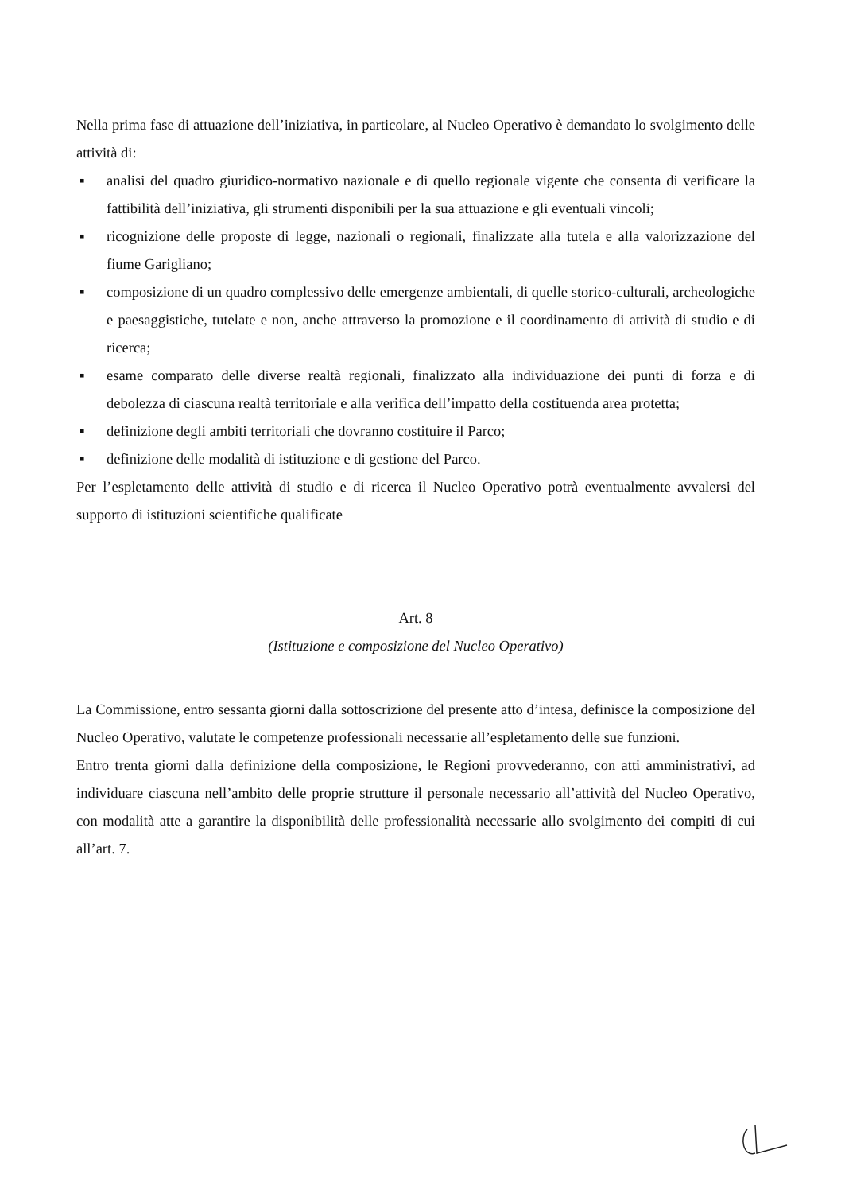Nella prima fase di attuazione dell’iniziativa, in particolare, al Nucleo Operativo è demandato lo svolgimento delle attività di:
▪ analisi del quadro giuridico-normativo nazionale e di quello regionale vigente che consenta di verificare la fattibilità dell’iniziativa, gli strumenti disponibili per la sua attuazione e gli eventuali vincoli;
▪ ricognizione delle proposte di legge, nazionali o regionali, finalizzate alla tutela e alla valorizzazione del fiume Garigliano;
▪ composizione di un quadro complessivo delle emergenze ambientali, di quelle storico-culturali, archeologiche e paesaggistiche, tutelate e non, anche attraverso la promozione e il coordinamento di attività di studio e di ricerca;
▪ esame comparato delle diverse realtà regionali, finalizzato alla individuazione dei punti di forza e di debolezza di ciascuna realtà territoriale e alla verifica dell’impatto della costituenda area protetta;
▪ definizione degli ambiti territoriali che dovranno costituire il Parco;
▪ definizione delle modalità di istituzione e di gestione del Parco.
Per l’espletamento delle attività di studio e di ricerca il Nucleo Operativo potrà eventualmente avvalersi del supporto di istituzioni scientifiche qualificate
Art. 8
(Istituzione e composizione del Nucleo Operativo)
La Commissione, entro sessanta giorni dalla sottoscrizione del presente atto d’intesa, definisce la composizione del Nucleo Operativo, valutate le competenze professionali necessarie all’espletamento delle sue funzioni.
Entro trenta giorni dalla definizione della composizione, le Regioni provvederanno, con atti amministrativi, ad individuare ciascuna nell’ambito delle proprie strutture il personale necessario all’attività del Nucleo Operativo, con modalità atte a garantire la disponibilità delle professionalità necessarie allo svolgimento dei compiti di cui all’art. 7.